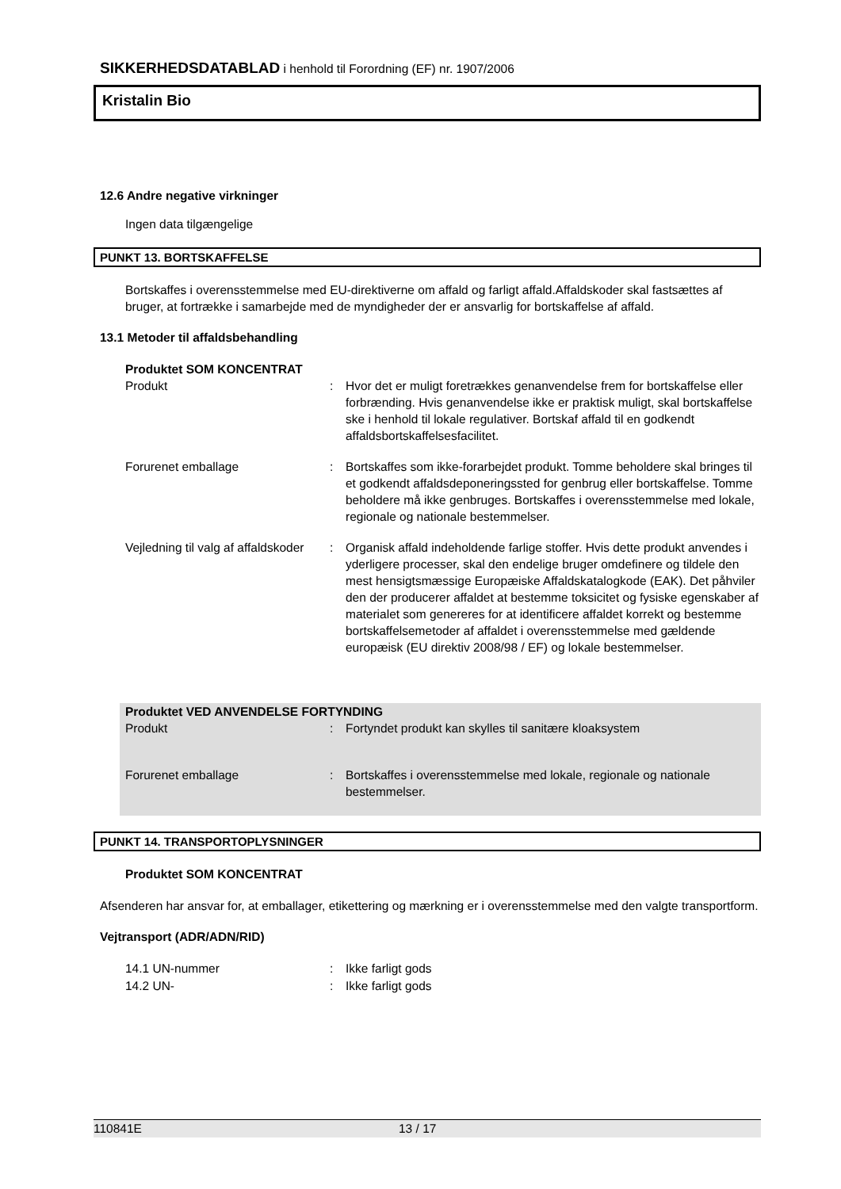SIKKERHEDSDATABLAD i henhold til Forordning (EF) nr. 1907/2006
Kristalin Bio
12.6 Andre negative virkninger
Ingen data tilgængelige
PUNKT 13. BORTSKAFFELSE
Bortskaffes i overensstemmelse med EU-direktiverne om affald og farligt affald.Affaldskoder skal fastsættes af bruger, at fortrække i samarbejde med de myndigheder der er ansvarlig for bortskaffelse af affald.
13.1 Metoder til affaldsbehandling
Produktet SOM KONCENTRAT
Produkt : Hvor det er muligt foretrækkes genanvendelse frem for bortskaffelse eller forbrænding. Hvis genanvendelse ikke er praktisk muligt, skal bortskaffelse ske i henhold til lokale regulativer. Bortskaf affald til en godkendt affaldsbortskaffelsesfacilitet.
Forurenet emballage : Bortskaffes som ikke-forarbejdet produkt. Tomme beholdere skal bringes til et godkendt affaldsdeponeringssted for genbrug eller bortskaffelse. Tomme beholdere må ikke genbruges. Bortskaffes i overensstemmelse med lokale, regionale og nationale bestemmelser.
Vejledning til valg af affaldskoder
: Organisk affald indeholdende farlige stoffer. Hvis dette produkt anvendes i yderligere processer, skal den endelige bruger omdefinere og tildele den mest hensigtsmæssige Europæiske Affaldskatalogkode (EAK). Det påhviler den der producerer affaldet at bestemme toksicitet og fysiske egenskaber af materialet som genereres for at identificere affaldet korrekt og bestemme bortskaffelsemetoder af affaldet i overensstemmelse med gældende europæisk (EU direktiv 2008/98 / EF) og lokale bestemmelser.
Produktet VED ANVENDELSE FORTYNDING
Produkt : Fortyndet produkt kan skylles til sanitære kloaksystem
Forurenet emballage : Bortskaffes i overensstemmelse med lokale, regionale og nationale bestemmelser.
PUNKT 14. TRANSPORTOPLYSNINGER
Produktet SOM KONCENTRAT
Afsenderen har ansvar for, at emballager, etikettering og mærkning er i overensstemmelse med den valgte transportform.
Vejtransport (ADR/ADN/RID)
14.1 UN-nummer : Ikke farligt gods
14.2 UN- : Ikke farligt gods
110841E 13 / 17